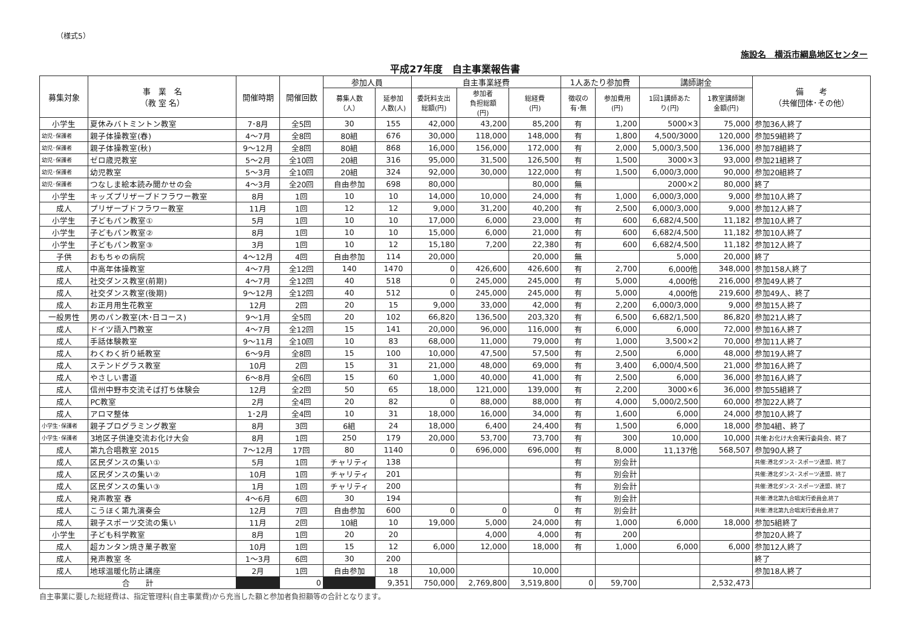（様式5）
施設名　横浜市綱島地区センター
平成27年度　自主事業報告書
| 募集対象 | 事 業 名 （教 室 名） | 開催時期 | 開催回数 | 参加人員 | | 自主事業経費 | | | 1人あたり参加費 | | 講師謝金 | | 備 考 （共催団体･その他） |
| --- | --- | --- | --- | --- | --- | --- | --- | --- | --- | --- | --- | --- | --- |
| | | | | 募集人数 （人） | 延参加 人数(人) | 委託料支出 総額(円) | 参加者 負担総額 (円) | 総経費 (円) | 徴収の 有･無 | 参加費用 (円) | 1回1講師あた り(円) | 1教室講師謝 金額(円) | |
| 小学生 | 夏休みバトミントン教室 | 7･8月 | 全5回 | 30 | 155 | 42,000 | 43,200 | 85,200 | 有 | 1,200 | 5000×3 | 75,000 | 参加36人終了 |
| 幼児･保護者 | 親子体操教室(春) | 4～7月 | 全8回 | 80組 | 676 | 30,000 | 118,000 | 148,000 | 有 | 1,800 | 4,500/3000 | 120,000 | 参加59組終了 |
| 幼児･保護者 | 親子体操教室(秋) | 9～12月 | 全8回 | 80組 | 868 | 16,000 | 156,000 | 172,000 | 有 | 2,000 | 5,000/3,500 | 136,000 | 参加78組終了 |
| 幼児･保護者 | ゼロ歳児教室 | 5～2月 | 全10回 | 20組 | 316 | 95,000 | 31,500 | 126,500 | 有 | 1,500 | 3000×3 | 93,000 | 参加21組終了 |
| 幼児･保護者 | 幼児教室 | 5～3月 | 全10回 | 20組 | 324 | 92,000 | 30,000 | 122,000 | 有 | 1,500 | 6,000/3,000 | 90,000 | 参加20組終了 |
| 幼児･保護者 | つなしま絵本読み聞かせの会 | 4～3月 | 全20回 | 自由参加 | 698 | 80,000 | | 80,000 | 無 | | 2000×2 | 80,000 | 終了 |
| 小学生 | キッズプリザーブドフラワー教室 | 8月 | 1回 | 10 | 10 | 14,000 | 10,000 | 24,000 | 有 | 1,000 | 6,000/3,000 | 9,000 | 参加10人終了 |
| 成人 | プリザーブドフラワー教室 | 11月 | 1回 | 12 | 12 | 9,000 | 31,200 | 40,200 | 有 | 2,500 | 6,000/3,000 | 9,000 | 参加12人終了 |
| 小学生 | 子どもパン教室① | 5月 | 1回 | 10 | 10 | 17,000 | 6,000 | 23,000 | 有 | 600 | 6,682/4,500 | 11,182 | 参加10人終了 |
| 小学生 | 子どもパン教室② | 8月 | 1回 | 10 | 10 | 15,000 | 6,000 | 21,000 | 有 | 600 | 6,682/4,500 | 11,182 | 参加10人終了 |
| 小学生 | 子どもパン教室③ | 3月 | 1回 | 10 | 12 | 15,180 | 7,200 | 22,380 | 有 | 600 | 6,682/4,500 | 11,182 | 参加12人終了 |
| 子供 | おもちゃの病院 | 4～12月 | 4回 | 自由参加 | 114 | 20,000 | | 20,000 | 無 | | 5,000 | 20,000 | 終了 |
| 成人 | 中高年体操教室 | 4～7月 | 全12回 | 140 | 1470 | 0 | 426,600 | 426,600 | 有 | 2,700 | 6,000他 | 348,000 | 参加158人終了 |
| 成人 | 社交ダンス教室(前期) | 4～7月 | 全12回 | 40 | 518 | 0 | 245,000 | 245,000 | 有 | 5,000 | 4,000他 | 216,000 | 参加49人終了 |
| 成人 | 社交ダンス教室(後期) | 9～12月 | 全12回 | 40 | 512 | 0 | 245,000 | 245,000 | 有 | 5,000 | 4,000他 | 219,600 | 参加49人、終了 |
| 成人 | お正月用生花教室 | 12月 | 2回 | 20 | 15 | 9,000 | 33,000 | 42,000 | 有 | 2,200 | 6,000/3,000 | 9,000 | 参加15人終了 |
| 一般男性 | 男のパン教室(木･日コース) | 9～1月 | 全5回 | 20 | 102 | 66,820 | 136,500 | 203,320 | 有 | 6,500 | 6,682/1,500 | 86,820 | 参加21人終了 |
| 成人 | ドイツ語入門教室 | 4～7月 | 全12回 | 15 | 141 | 20,000 | 96,000 | 116,000 | 有 | 6,000 | 6,000 | 72,000 | 参加16人終了 |
| 成人 | 手話体験教室 | 9～11月 | 全10回 | 10 | 83 | 68,000 | 11,000 | 79,000 | 有 | 1,000 | 3,500×2 | 70,000 | 参加11人終了 |
| 成人 | わくわく折り紙教室 | 6～9月 | 全8回 | 15 | 100 | 10,000 | 47,500 | 57,500 | 有 | 2,500 | 6,000 | 48,000 | 参加19人終了 |
| 成人 | ステンドグラス教室 | 10月 | 2回 | 15 | 31 | 21,000 | 48,000 | 69,000 | 有 | 3,400 | 6,000/4,500 | 21,000 | 参加16人終了 |
| 成人 | やさしい書道 | 6～8月 | 全6回 | 15 | 60 | 1,000 | 40,000 | 41,000 | 有 | 2,500 | 6,000 | 36,000 | 参加16人終了 |
| 成人 | 信州中野市交流そば打ち体験会 | 12月 | 全2回 | 50 | 65 | 18,000 | 121,000 | 139,000 | 有 | 2,200 | 3000×6 | 36,000 | 参加55組終了 |
| 成人 | PC教室 | 2月 | 全4回 | 20 | 82 | 0 | 88,000 | 88,000 | 有 | 4,000 | 5,000/2,500 | 60,000 | 参加22人終了 |
| 成人 | アロマ整体 | 1･2月 | 全4回 | 10 | 31 | 18,000 | 16,000 | 34,000 | 有 | 1,600 | 6,000 | 24,000 | 参加10人終了 |
| 小学生･保護者 | 親子プログラミング教室 | 8月 | 3回 | 6組 | 24 | 18,000 | 6,400 | 24,400 | 有 | 1,500 | 6,000 | 18,000 | 参加4組、終了 |
| 小学生･保護者 | 3地区子供達交流お化け大会 | 8月 | 1回 | 250 | 179 | 20,000 | 53,700 | 73,700 | 有 | 300 | 10,000 | 10,000 | 共催:お化け大会実行委員会、終了 |
| 成人 | 第九合唱教室 2015 | 7～12月 | 17回 | 80 | 1140 | 0 | 696,000 | 696,000 | 有 | 8,000 | 11,137他 | 568,507 | 参加90人終了 |
| 成人 | 区民ダンスの集い① | 5月 | 1回 | チャリティ | 138 | | | | 有 | 別会計 | | | 共催:港北ダンス･スポーツ連盟、終了 |
| 成人 | 区民ダンスの集い② | 10月 | 1回 | チャリティ | 201 | | | | 有 | 別会計 | | | 共催:港北ダンス･スポーツ連盟、終了 |
| 成人 | 区民ダンスの集い③ | 1月 | 1回 | チャリティ | 200 | | | | 有 | 別会計 | | | 共催:港北ダンス･スポーツ連盟、終了 |
| 成人 | 発声教室 春 | 4～6月 | 6回 | 30 | 194 | | | | 有 | 別会計 | | | 共催:港北第九合唱実行委員会,終了 |
| 成人 | こうほく第九演奏会 | 12月 | 7回 | 自由参加 | 600 | 0 | 0 | 0 | 有 | 別会計 | | | 共催:港北第九合唱実行委員会,終了 |
| 成人 | 親子スポーツ交流の集い | 11月 | 2回 | 10組 | 10 | 19,000 | 5,000 | 24,000 | 有 | 1,000 | 6,000 | 18,000 | 参加5組終了 |
| 小学生 | 子ども科学教室 | 8月 | 1回 | 20 | 20 | | 4,000 | 4,000 | 有 | 200 | | | 参加20人終了 |
| 成人 | 超カンタン焼き菓子教室 | 10月 | 1回 | 15 | 12 | 6,000 | 12,000 | 18,000 | 有 | 1,000 | 6,000 | 6,000 | 参加12人終了 |
| 成人 | 発声教室 冬 | 1～3月 | 6回 | 30 | 200 | | | | | | | | 終了 |
| 成人 | 地球温暖化防止講座 | 2月 | 1回 | 自由参加 | 18 | 10,000 | | 10,000 | | | | | 参加18人終了 |
| 合 計 | | | 0 | | 9,351 | 750,000 | 2,769,800 | 3,519,800 | 0 | 59,700 | | 2,532,473 | |
自主事業に要した総経費は、指定管理料(自主事業費)から充当した額と参加者負担額等の合計となります。